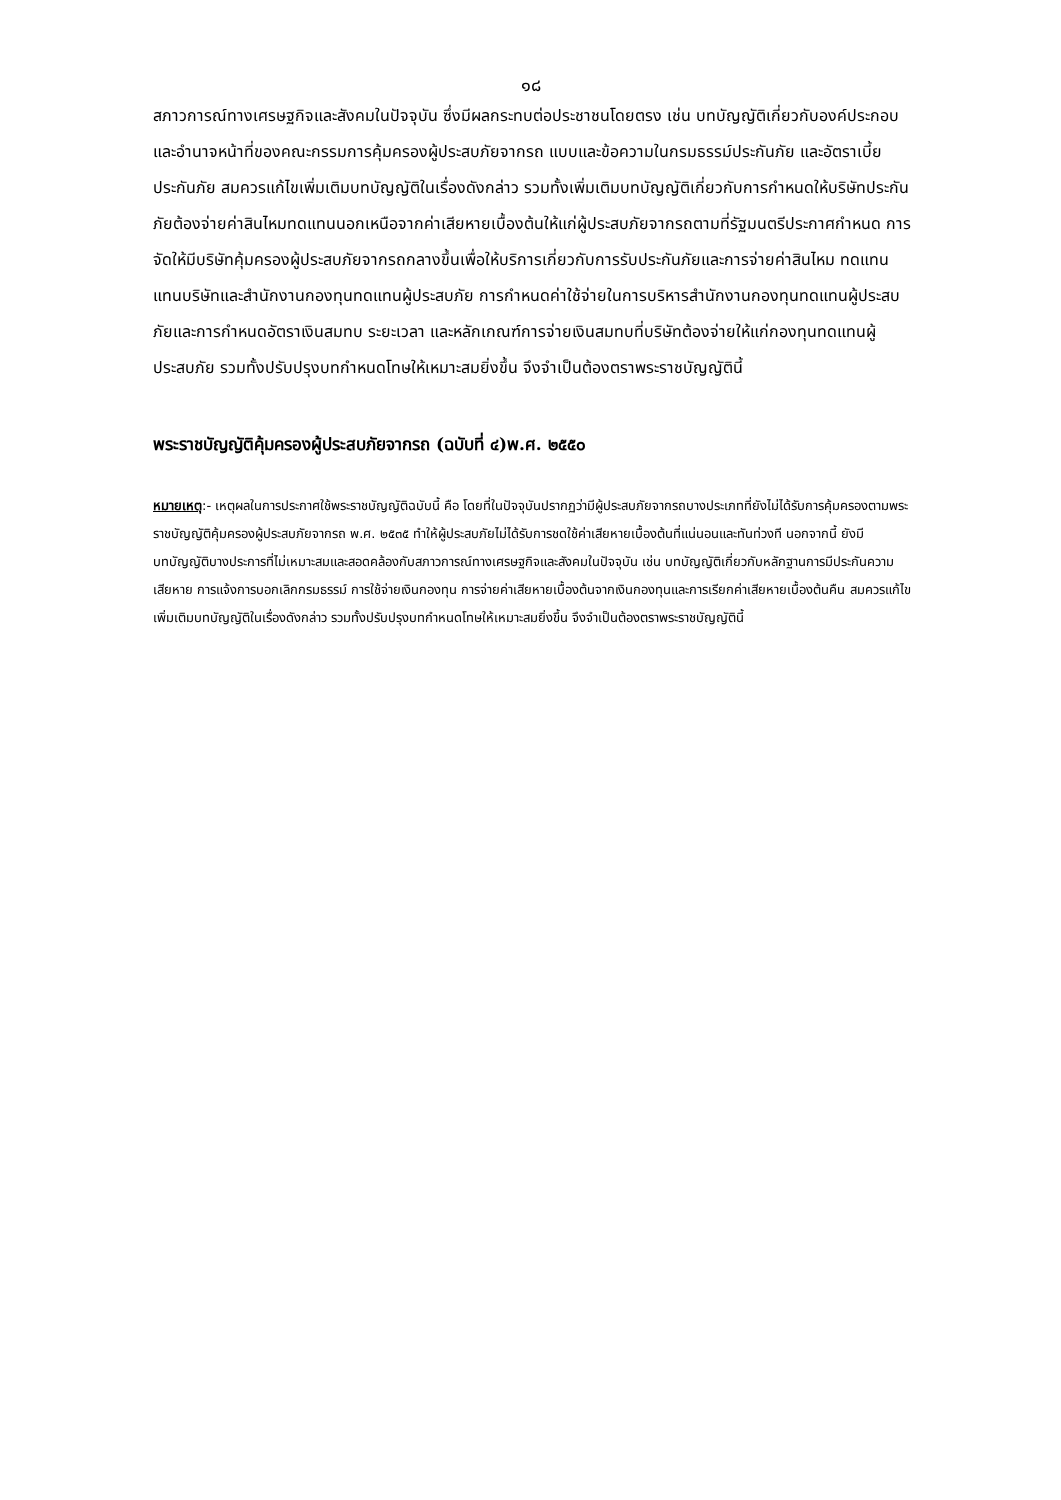๑๘
สภาวการณ์ทางเศรษฐกิจและสังคมในปัจจุบัน ซึ่งมีผลกระทบต่อประชาชนโดยตรง เช่น บทบัญญัติเกี่ยวกับองค์ประกอบและอำนาจหน้าที่ของคณะกรรมการคุ้มครองผู้ประสบภัยจากรถ แบบและข้อความในกรมธรรม์ประกันภัย และอัตราเบี้ยประกันภัย สมควรแก้ไขเพิ่มเติมบทบัญญัติในเรื่องดังกล่าว รวมทั้งเพิ่มเติมบทบัญญัติเกี่ยวกับการกำหนดให้บริษัทประกันภัยต้องจ่ายค่าสินไหมทดแทนนอกเหนือจากค่าเสียหายเบื้องต้นให้แก่ผู้ประสบภัยจากรถตามที่รัฐมนตรีประกาศกำหนด การจัดให้มีบริษัทคุ้มครองผู้ประสบภัยจากรถกลางขึ้นเพื่อให้บริการเกี่ยวกับการรับประกันภัยและการจ่ายค่าสินไหม ทดแทนแทนบริษัทและสำนักงานกองทุนทดแทนผู้ประสบภัย การกำหนดค่าใช้จ่ายในการบริหารสำนักงานกองทุนทดแทนผู้ประสบภัยและการกำหนดอัตราเงินสมทบ ระยะเวลา และหลักเกณฑ์การจ่ายเงินสมทบที่บริษัทต้องจ่ายให้แก่กองทุนทดแทนผู้ประสบภัย รวมทั้งปรับปรุงบทกำหนดโทษให้เหมาะสมยิ่งขึ้น จึงจำเป็นต้องตราพระราชบัญญัตินี้
พระราชบัญญัติคุ้มครองผู้ประสบภัยจากรถ (ฉบับที่ ๔)พ.ศ. ๒๕๕๐
หมายเหตุ:- เหตุผลในการประกาศใช้พระราชบัญญัติฉบับนี้ คือ โดยที่ในปัจจุบันปรากฏว่ามีผู้ประสบภัยจากรถบางประเภทที่ยังไม่ได้รับการคุ้มครองตามพระราชบัญญัติคุ้มครองผู้ประสบภัยจากรถ พ.ศ. ๒๕๓๕ ทำให้ผู้ประสบภัยไม่ได้รับการชดใช้ค่าเสียหายเบื้องต้นที่แน่นอนและทันท่วงที นอกจากนี้ ยังมีบทบัญญัติบางประการที่ไม่เหมาะสมและสอดคล้องกับสภาวการณ์ทางเศรษฐกิจและสังคมในปัจจุบัน เช่น บทบัญญัติเกี่ยวกับหลักฐานการมีประกันความเสียหาย การแจ้งการบอกเลิกกรมธรรม์ การใช้จ่ายเงินกองทุน การจ่ายค่าเสียหายเบื้องต้นจากเงินกองทุนและการเรียกค่าเสียหายเบื้องต้นคืน สมควรแก้ไขเพิ่มเติมบทบัญญัติในเรื่องดังกล่าว รวมทั้งปรับปรุงบทกำหนดโทษให้เหมาะสมยิ่งขึ้น จึงจำเป็นต้องตราพระราชบัญญัตินี้